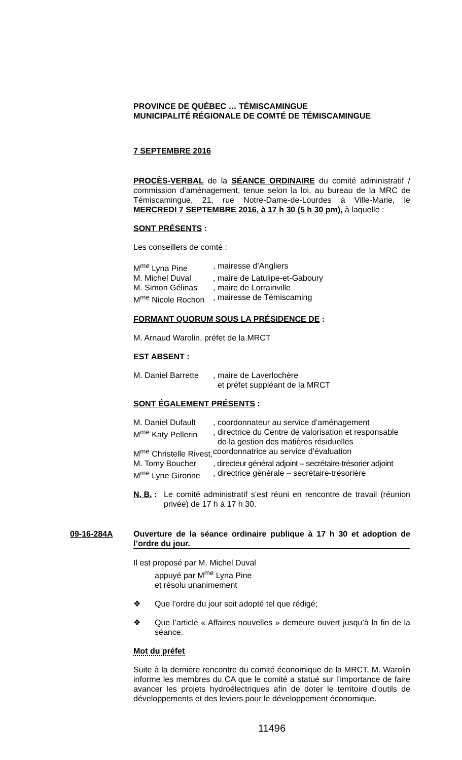PROVINCE DE QUÉBEC … TÉMISCAMINGUE
MUNICIPALITÉ RÉGIONALE DE COMTÉ DE TÉMISCAMINGUE
7 SEPTEMBRE 2016
PROCÈS-VERBAL de la SÉANCE ORDINAIRE du comité administratif / commission d'aménagement, tenue selon la loi, au bureau de la MRC de Témiscamingue, 21, rue Notre-Dame-de-Lourdes à Ville-Marie, le MERCREDI 7 SEPTEMBRE 2016, à 17 h 30 (5 h 30 pm), à laquelle :
SONT PRÉSENTS :
Les conseillers de comté :
M<sup>me</sup> Lyna Pine, mairesse d’Angliers
M. Michel Duval, maire de Latulipe-et-Gaboury
M. Simon Gélinas, maire de Lorrainville
M<sup>me</sup> Nicole Rochon, mairesse de Témiscaming
FORMANT QUORUM SOUS LA PRÉSIDENCE DE :
M. Arnaud Warolin, préfet de la MRCT
EST ABSENT :
M. Daniel Barrette, maire de Laverlochère
et préfet suppléant de la MRCT
SONT ÉGALEMENT PRÉSENTS :
M. Daniel Dufault, coordonnateur au service d’aménagement
M<sup>me</sup> Katy Pellerin, directrice du Centre de valorisation et responsable
de la gestion des matières résiduelles
M<sup>me</sup> Christelle Rivest, coordonnatrice au service d’évaluation
M. Tomy Boucher, directeur général adjoint – secrétaire-trésorier adjoint
M<sup>me</sup> Lyne Gironne, directrice générale – secrétaire-trésorière
N. B. : Le comité administratif s’est réuni en rencontre de travail (réunion privée) de 17 h à 17 h 30.
09-16-284A
Ouverture de la séance ordinaire publique à 17 h 30 et adoption de l’ordre du jour.
Il est proposé par M. Michel Duval
appuyé par M<sup>me</sup> Lyna Pine
et résolu unanimement
❖ Que l’ordre du jour soit adopté tel que rédigé;
❖ Que l’article « Affaires nouvelles » demeure ouvert jusqu’à la fin de la séance.
Mot du préfet
Suite à la dernière rencontre du comité économique de la MRCT, M. Warolin informe les membres du CA que le comité a statué sur l’importance de faire avancer les projets hydroélectriques afin de doter le territoire d’outils de développements et des leviers pour le développement économique.
11496